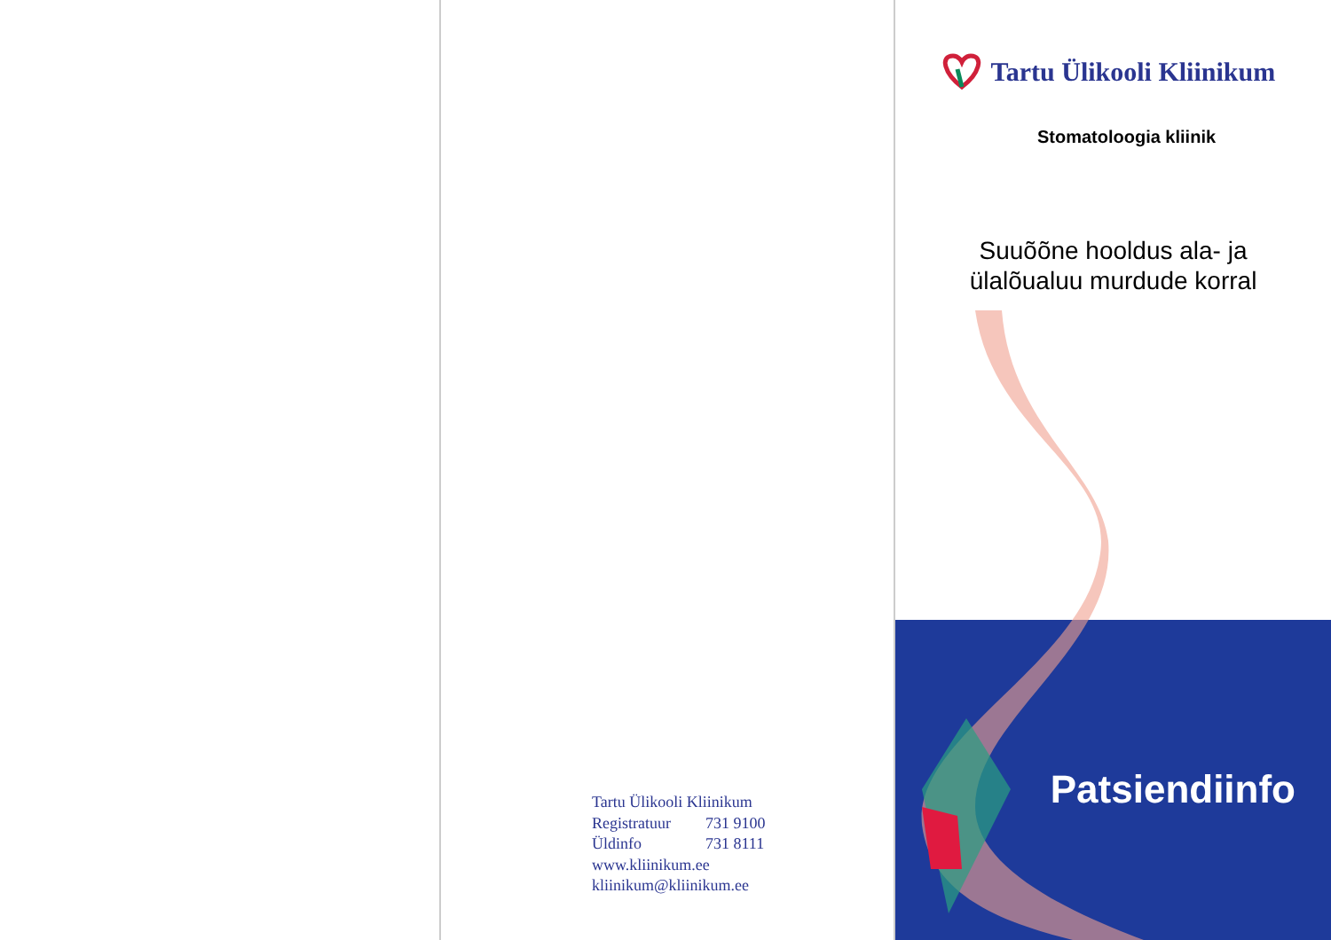Tartu Ülikooli Kliinikum
Registratuur 731 9100
Üldinfo 731 8111
www.kliinikum.ee
kliinikum@kliinikum.ee
Tartu Ülikooli Kliinikum
Stomatoloogia kliinik
Suuõõne hooldus ala- ja
ülalõualuu murdude korral
Patsiendiinfo